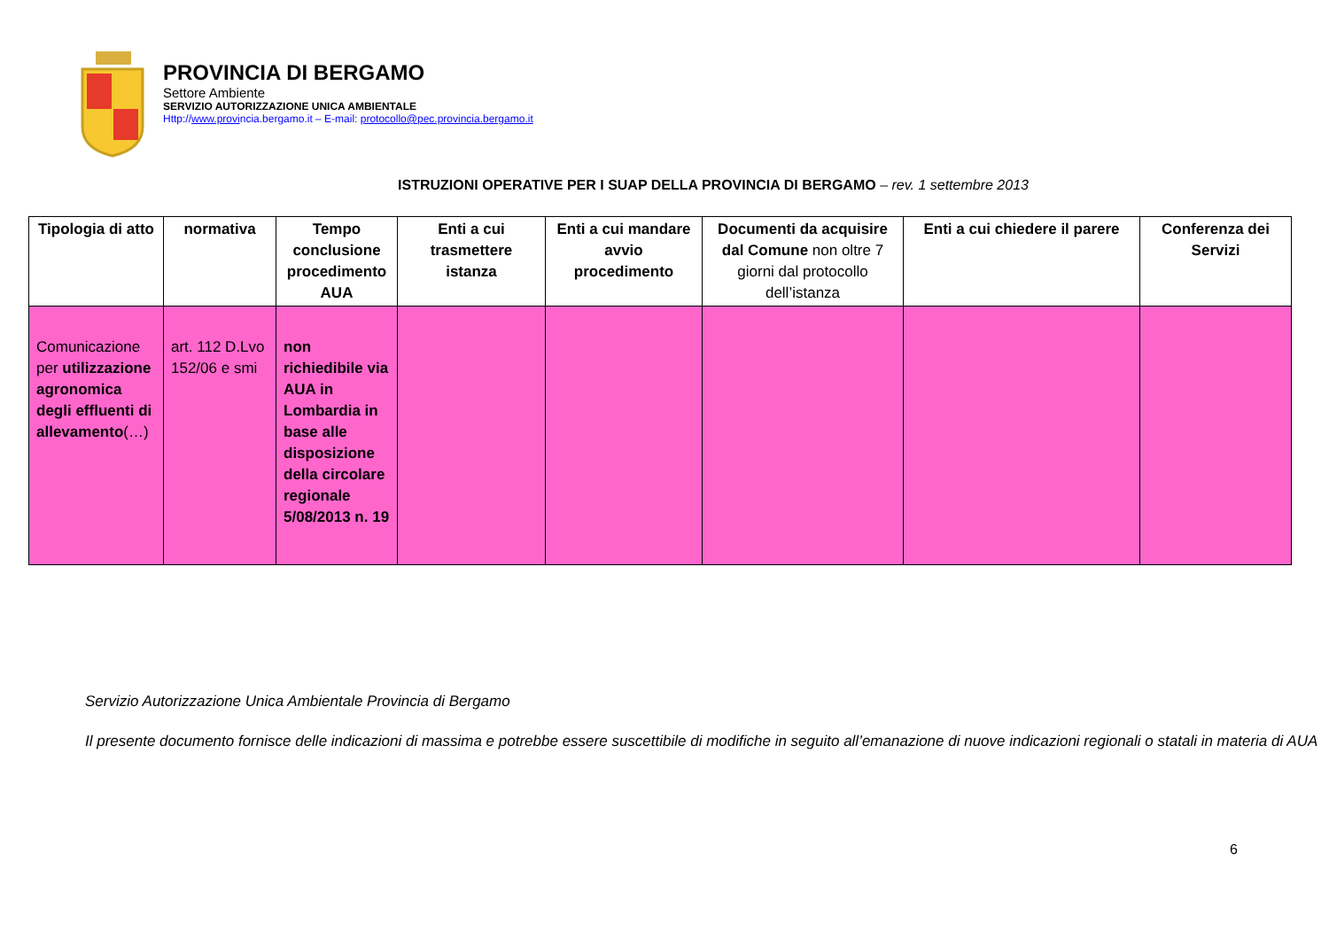PROVINCIA DI BERGAMO
Settore Ambiente
SERVIZIO AUTORIZZAZIONE UNICA AMBIENTALE
Http://www.provincia.bergamo.it – E-mail: protocollo@pec.provincia.bergamo.it
ISTRUZIONI OPERATIVE PER I SUAP DELLA PROVINCIA DI BERGAMO – rev. 1 settembre 2013
| Tipologia di atto | normativa | Tempo conclusione procedimento AUA | Enti a cui trasmettere istanza | Enti a cui mandare avvio procedimento | Documenti da acquisire dal Comune non oltre 7 giorni dal protocollo dell’istanza | Enti a cui chiedere il parere | Conferenza dei Servizi |
| --- | --- | --- | --- | --- | --- | --- | --- |
| Comunicazione per utilizzazione agronomica degli effluenti di allevamento (…) | art. 112 D.Lvo 152/06 e smi | non richiedibile via AUA in Lombardia in base alle disposizione della circolare regionale 5/08/2013 n. 19 | | | | | |
Servizio Autorizzazione Unica Ambientale Provincia di Bergamo
Il presente documento fornisce delle indicazioni di massima e potrebbe essere suscettibile di modifiche in seguito all’emanazione di nuove indicazioni regionali o statali in materia di AUA
6